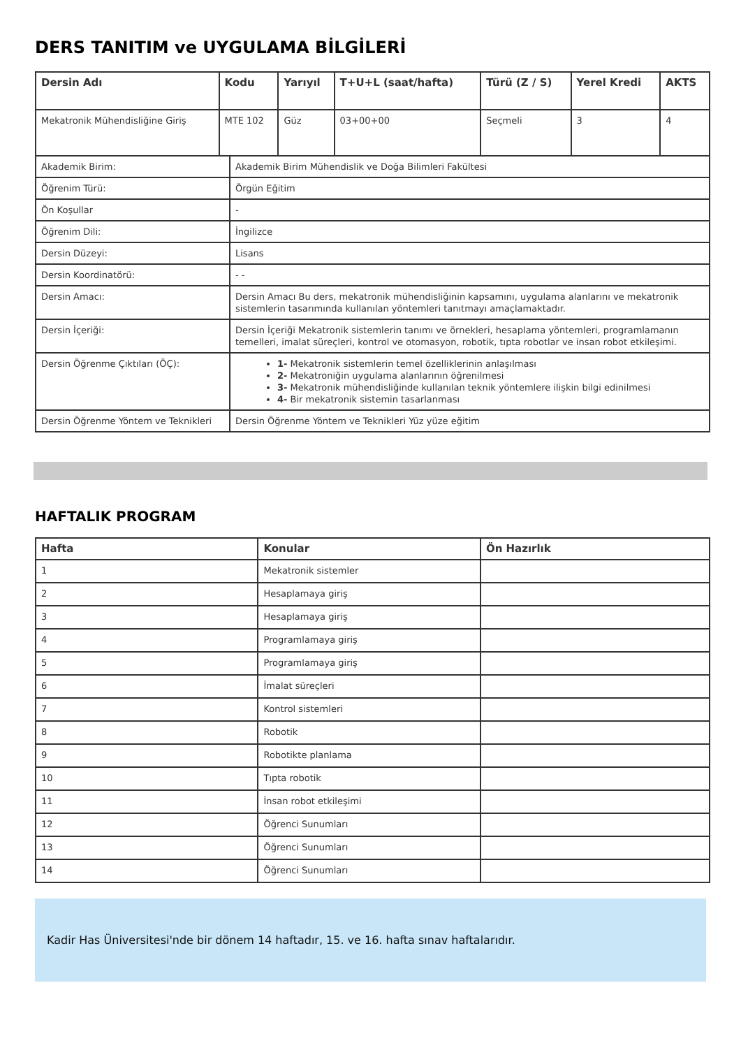DERS TANITIM ve UYGULAMA BİLGİLERİ
| Dersin Adı | Kodu | Yarıyıl | T+U+L (saat/hafta) | Türü (Z / S) | Yerel Kredi | AKTS |
| --- | --- | --- | --- | --- | --- | --- |
| Mekatronik Mühendisliğine Giriş | MTE 102 | Güz | 03+00+00 | Seçmeli | 3 | 4 |
| Akademik Birim: | Akademik Birim Mühendislik ve Doğa Bilimleri Fakültesi |
| Öğrenim Türü: | Örgün Eğitim |
| Ön Koşullar | - |
| Öğrenim Dili: | İngilizce |
| Dersin Düzeyi: | Lisans |
| Dersin Koordinatörü: | - - |
| Dersin Amacı: | Dersin Amacı Bu ders, mekatronik mühendisliğinin kapsamını, uygulama alanlarını ve mekatronik sistemlerin tasarımında kullanılan yöntemleri tanıtmayı amaçlamaktadır. |
| Dersin İçeriği: | Dersin İçeriği Mekatronik sistemlerin tanımı ve örnekleri, hesaplama yöntemleri, programlamanın temelleri, imalat süreçleri, kontrol ve otomasyon, robotik, tıpta robotlar ve insan robot etkileşimi. |
| Dersin Öğrenme Çıktıları (ÖÇ): | 1- Mekatronik sistemlerin temel özelliklerinin anlaşılması 2- Mekatroniğin uygulama alanlarının öğrenilmesi 3- Mekatronik mühendisliğinde kullanılan teknik yöntemlere ilişkin bilgi edinilmesi 4- Bir mekatronik sistemin tasarlanması |
| Dersin Öğrenme Yöntem ve Teknikleri | Dersin Öğrenme Yöntem ve Teknikleri Yüz yüze eğitim |
HAFTALIK PROGRAM
| Hafta | Konular | Ön Hazırlık |
| --- | --- | --- |
| 1 | Mekatronik sistemler | |
| 2 | Hesaplamaya giriş | |
| 3 | Hesaplamaya giriş | |
| 4 | Programlamaya giriş | |
| 5 | Programlamaya giriş | |
| 6 | İmalat süreçleri | |
| 7 | Kontrol sistemleri | |
| 8 | Robotik | |
| 9 | Robotikte planlama | |
| 10 | Tıpta robotik | |
| 11 | İnsan robot etkileşimi | |
| 12 | Öğrenci Sunumları | |
| 13 | Öğrenci Sunumları | |
| 14 | Öğrenci Sunumları | |
Kadir Has Üniversitesi'nde bir dönem 14 haftadır, 15. ve 16. hafta sınav haftalarıdır.